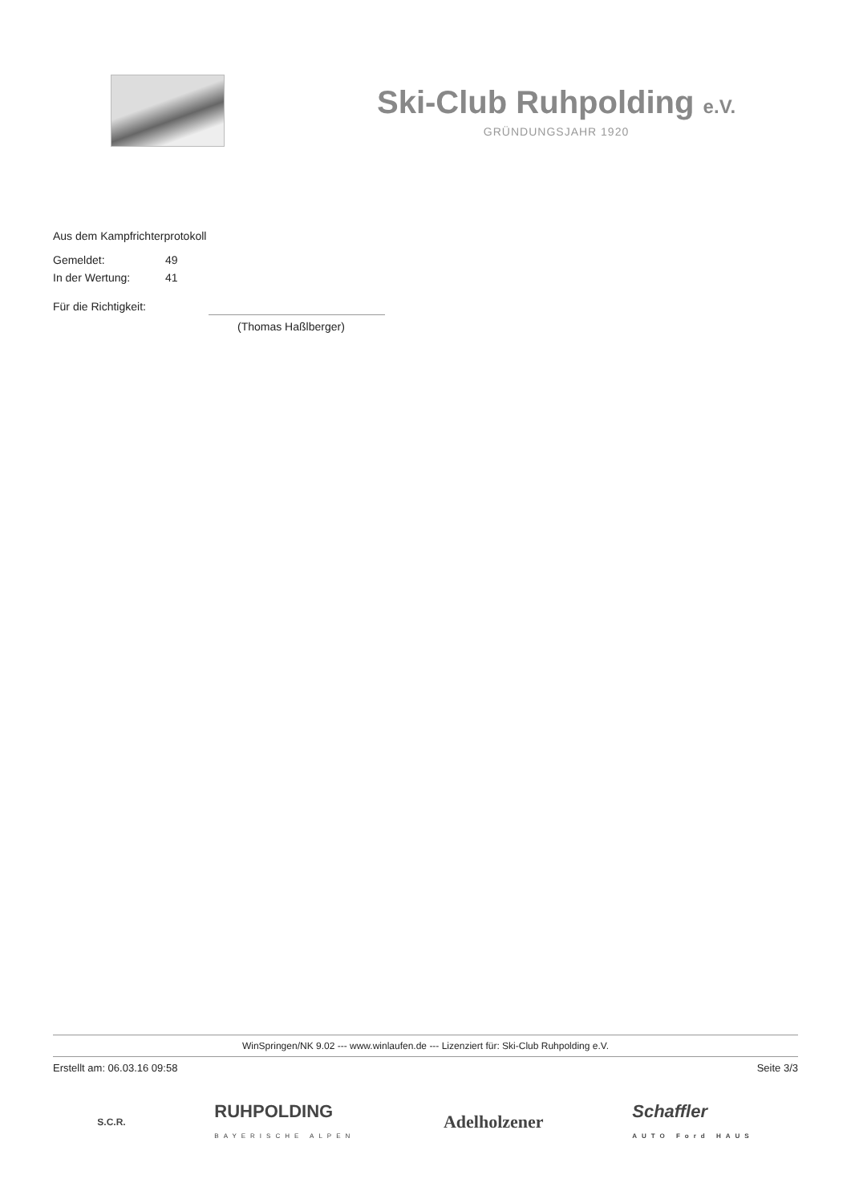Ski-Club Ruhpolding e.V.
GRÜNDUNGSJAHR 1920
Aus dem Kampfrichterprotokoll
Gemeldet: 49
In der Wertung: 41
Für die Richtigkeit:
(Thomas Haßlberger)
WinSpringen/NK 9.02 --- www.winlaufen.de --- Lizenziert für: Ski-Club Ruhpolding e.V.
Erstellt am: 06.03.16 09:58 Seite 3/3
S.C.R. RUHPOLDING
BAYERISCHE ALPEN Adelholzener Schaffler
AUTO Ford HAUS